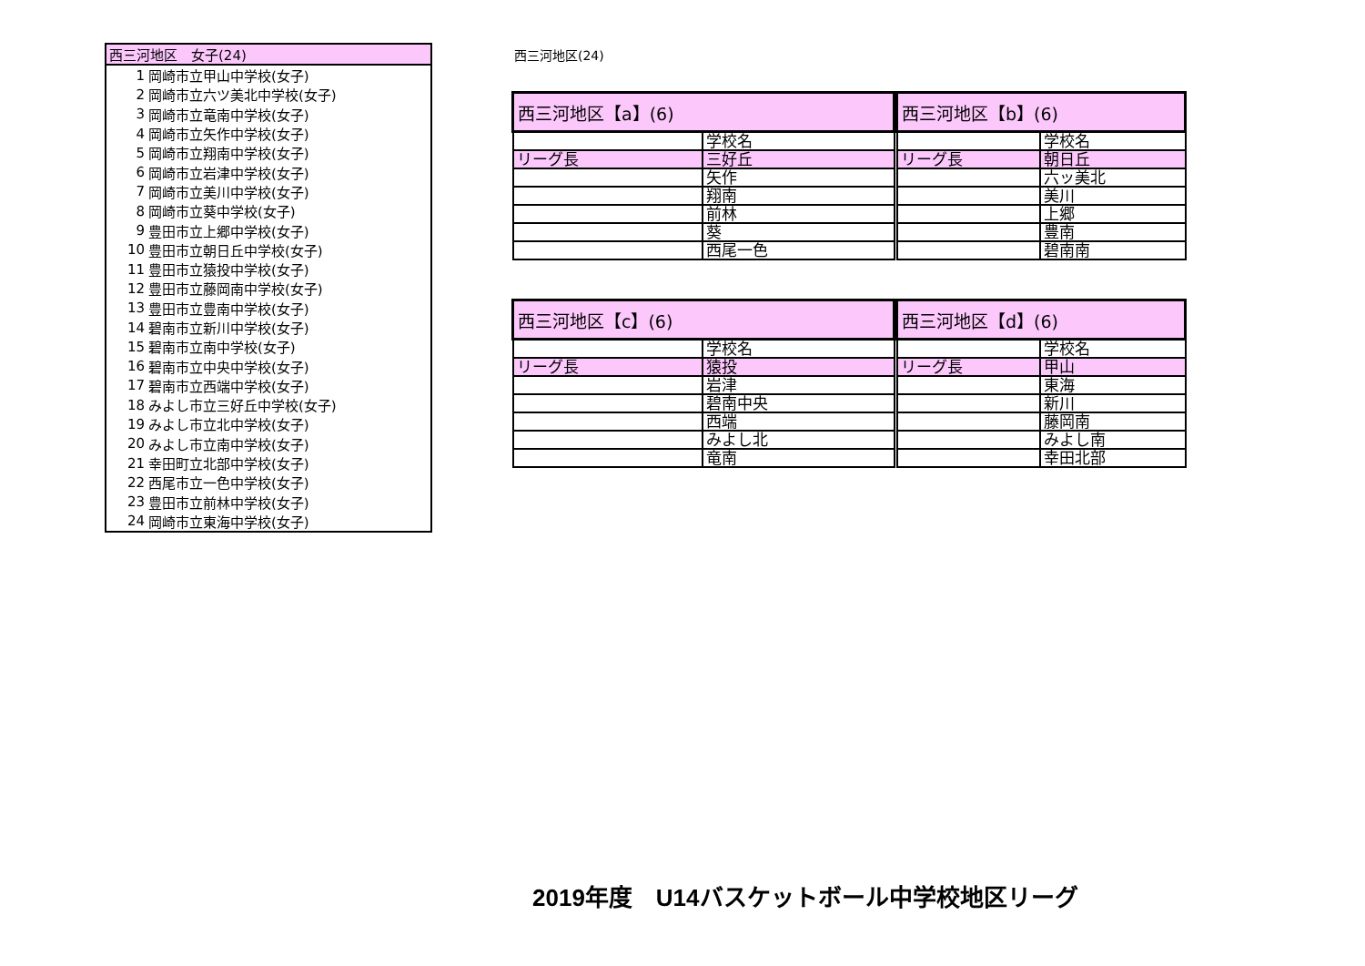| 西三河地区 女子(24) | |
| --- | --- |
| 1 | 岡崎市立甲山中学校(女子) |
| 2 | 岡崎市立六ツ美北中学校(女子) |
| 3 | 岡崎市立竜南中学校(女子) |
| 4 | 岡崎市立矢作中学校(女子) |
| 5 | 岡崎市立翔南中学校(女子) |
| 6 | 岡崎市立岩津中学校(女子) |
| 7 | 岡崎市立美川中学校(女子) |
| 8 | 岡崎市立葵中学校(女子) |
| 9 | 豊田市立上郷中学校(女子) |
| 10 | 豊田市立朝日丘中学校(女子) |
| 11 | 豊田市立猿投中学校(女子) |
| 12 | 豊田市立藤岡南中学校(女子) |
| 13 | 豊田市立豊南中学校(女子) |
| 14 | 碧南市立新川中学校(女子) |
| 15 | 碧南市立南中学校(女子) |
| 16 | 碧南市立中央中学校(女子) |
| 17 | 碧南市立西端中学校(女子) |
| 18 | みよし市立三好丘中学校(女子) |
| 19 | みよし市立北中学校(女子) |
| 20 | みよし市立南中学校(女子) |
| 21 | 幸田町立北部中学校(女子) |
| 22 | 西尾市立一色中学校(女子) |
| 23 | 豊田市立前林中学校(女子) |
| 24 | 岡崎市立東海中学校(女子) |
西三河地区(24)
| 西三河地区【a】(6) | |
| --- | --- |
| | 学校名 |
| リーグ長 | 三好丘 |
| | 矢作 |
| | 翔南 |
| | 前林 |
| | 葵 |
| | 西尾一色 |
| 西三河地区【b】(6) | |
| --- | --- |
| | 学校名 |
| リーグ長 | 朝日丘 |
| | 六ッ美北 |
| | 美川 |
| | 上郷 |
| | 豊南 |
| | 碧南南 |
| 西三河地区【c】(6) | |
| --- | --- |
| | 学校名 |
| リーグ長 | 猿投 |
| | 岩津 |
| | 碧南中央 |
| | 西端 |
| | みよし北 |
| | 竜南 |
| 西三河地区【d】(6) | |
| --- | --- |
| | 学校名 |
| リーグ長 | 甲山 |
| | 東海 |
| | 新川 |
| | 藤岡南 |
| | みよし南 |
| | 幸田北部 |
2019年度　U14バスケットボール中学校地区リーグ